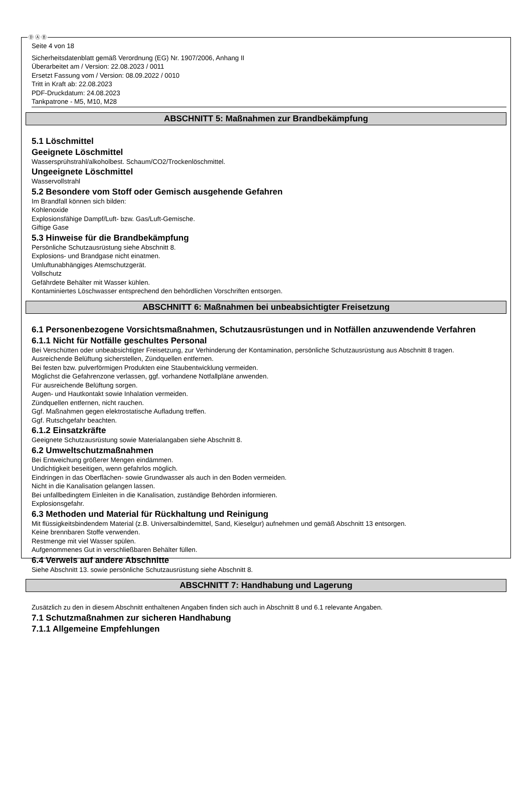Ⓓ Ⓐ Ⓑ
Seite 4 von 18
Sicherheitsdatenblatt gemäß Verordnung (EG) Nr. 1907/2006, Anhang II
Überarbeitet am / Version: 22.08.2023 / 0011
Ersetzt Fassung vom / Version: 08.09.2022 / 0010
Tritt in Kraft ab: 22.08.2023
PDF-Druckdatum: 24.08.2023
Tankpatrone - M5, M10, M28
ABSCHNITT 5: Maßnahmen zur Brandbekämpfung
5.1 Löschmittel
Geeignete Löschmittel
Wassersprühstrahl/alkoholbest. Schaum/CO2/Trockenlöschmittel.
Ungeeignete Löschmittel
Wasservollstrahl
5.2 Besondere vom Stoff oder Gemisch ausgehende Gefahren
Im Brandfall können sich bilden:
Kohlenoxide
Explosionsfähige Dampf/Luft- bzw. Gas/Luft-Gemische.
Giftige Gase
5.3 Hinweise für die Brandbekämpfung
Persönliche Schutzausrüstung siehe Abschnitt 8.
Explosions- und Brandgase nicht einatmen.
Umluftunabhängiges Atemschutzgerät.
Vollschutz
Gefährdete Behälter mit Wasser kühlen.
Kontaminiertes Löschwasser entsprechend den behördlichen Vorschriften entsorgen.
ABSCHNITT 6: Maßnahmen bei unbeabsichtigter Freisetzung
6.1 Personenbezogene Vorsichtsmaßnahmen, Schutzausrüstungen und in Notfällen anzuwendende Verfahren
6.1.1 Nicht für Notfälle geschultes Personal
Bei Verschütten oder unbeabsichtigter Freisetzung, zur Verhinderung der Kontamination, persönliche Schutzausrüstung aus Abschnitt 8 tragen.
Ausreichende Belüftung sicherstellen, Zündquellen entfernen.
Bei festen bzw. pulverförmigen Produkten eine Staubentwicklung vermeiden.
Möglichst die Gefahrenzone verlassen, ggf. vorhandene Notfallpläne anwenden.
Für ausreichende Belüftung sorgen.
Augen- und Hautkontakt sowie Inhalation vermeiden.
Zündquellen entfernen, nicht rauchen.
Ggf. Maßnahmen gegen elektrostatische Aufladung treffen.
Ggf. Rutschgefahr beachten.
6.1.2 Einsatzkräfte
Geeignete Schutzausrüstung sowie Materialangaben siehe Abschnitt 8.
6.2 Umweltschutzmaßnahmen
Bei Entweichung größerer Mengen eindämmen.
Undichtigkeit beseitigen, wenn gefahrlos möglich.
Eindringen in das Oberflächen- sowie Grundwasser als auch in den Boden vermeiden.
Nicht in die Kanalisation gelangen lassen.
Bei unfallbedingtem Einleiten in die Kanalisation, zuständige Behörden informieren.
Explosionsgefahr.
6.3 Methoden und Material für Rückhaltung und Reinigung
Mit flüssigkeitsbindendem Material (z.B. Universalbindemittel, Sand, Kieselgur) aufnehmen und gemäß Abschnitt 13 entsorgen.
Keine brennbaren Stoffe verwenden.
Restmenge mit viel Wasser spülen.
Aufgenommenes Gut in verschließbaren Behälter füllen.
6.4 Verweis auf andere Abschnitte
Siehe Abschnitt 13. sowie persönliche Schutzausrüstung siehe Abschnitt 8.
ABSCHNITT 7: Handhabung und Lagerung
Zusätzlich zu den in diesem Abschnitt enthaltenen Angaben finden sich auch in Abschnitt 8 und 6.1 relevante Angaben.
7.1 Schutzmaßnahmen zur sicheren Handhabung
7.1.1 Allgemeine Empfehlungen